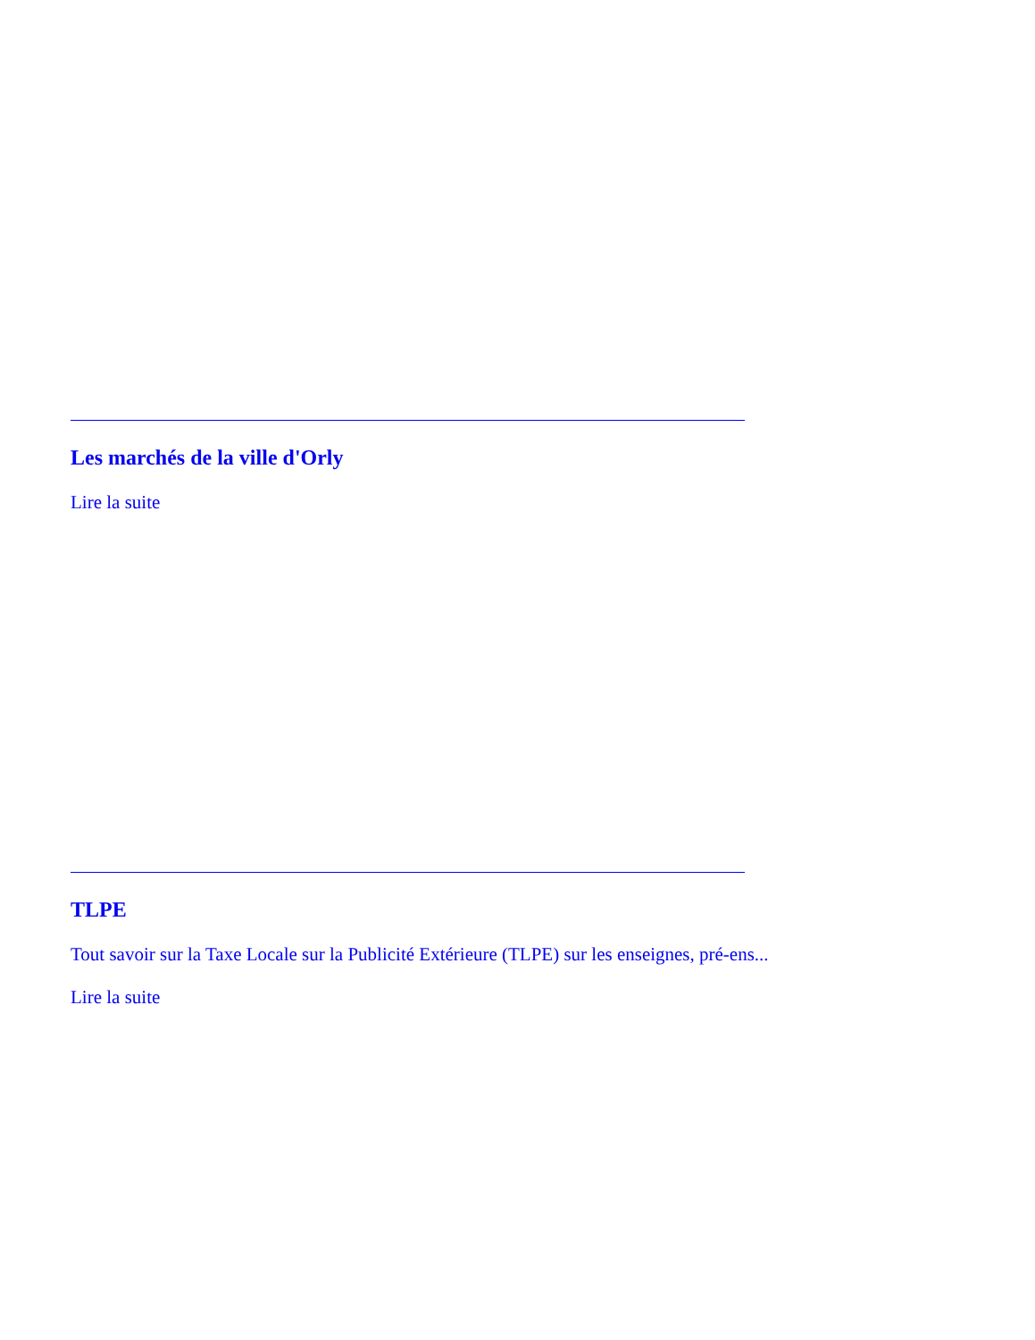Les marchés de la ville d'Orly
Lire la suite
TLPE
Tout savoir sur la Taxe Locale sur la Publicité Extérieure (TLPE) sur les enseignes, pré-ens...
Lire la suite